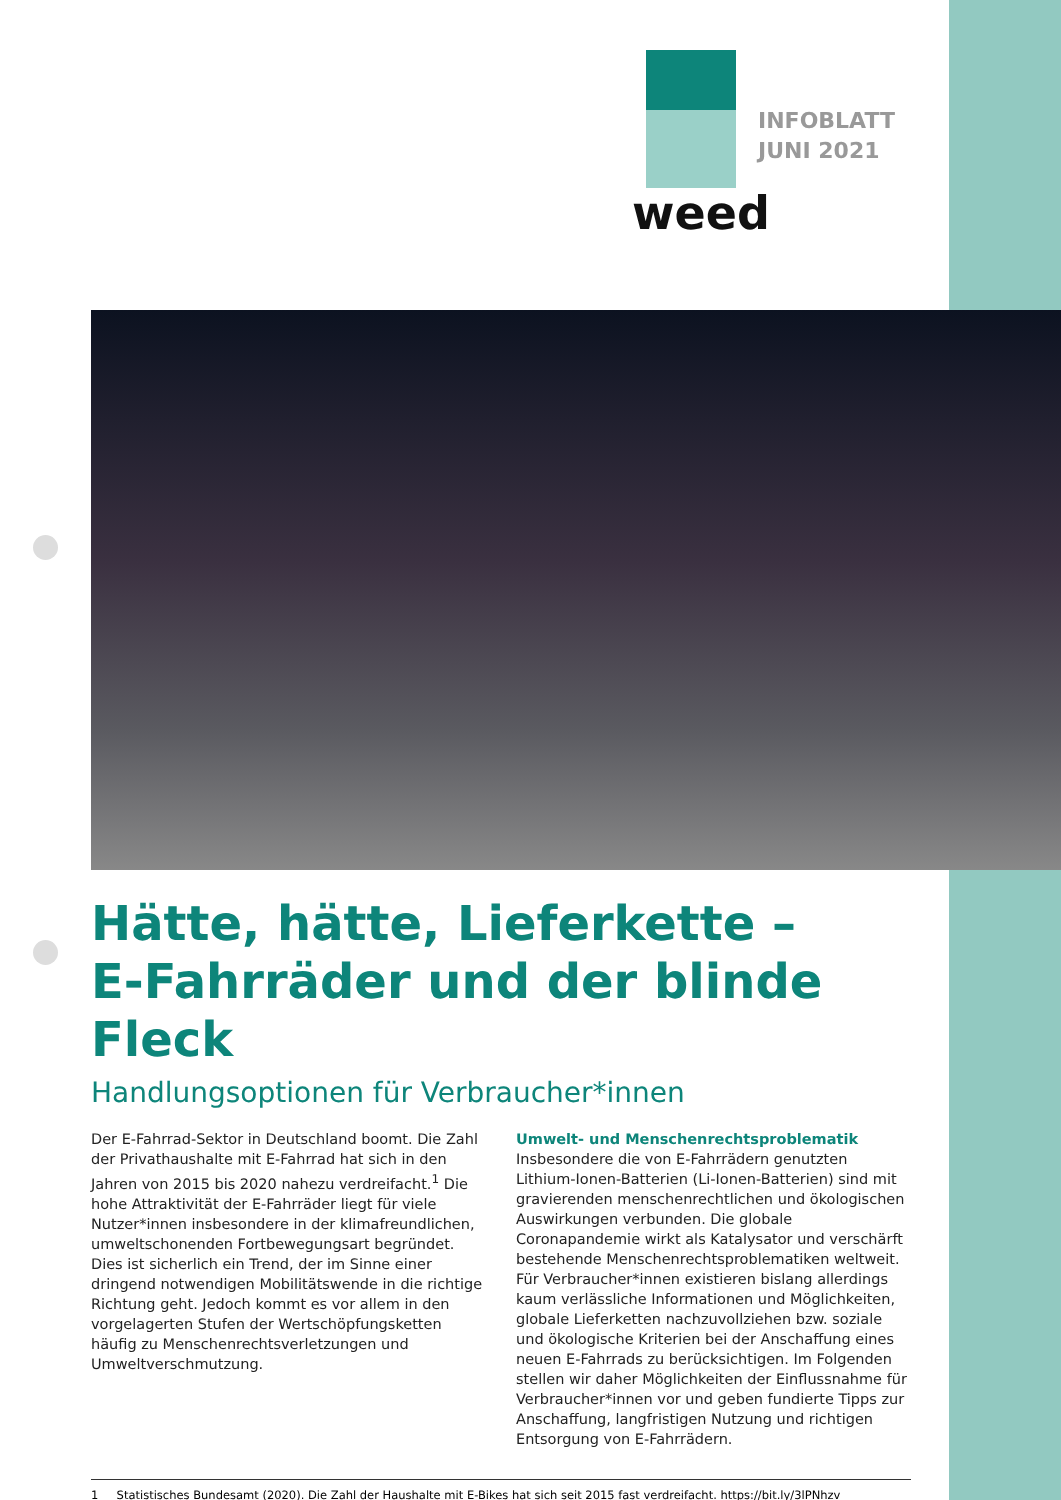INFOBLATT
JUNI 2021
weed
Hätte, hätte, Lieferkette –
E-Fahrräder und der blinde Fleck
Handlungsoptionen für Verbraucher*innen
Der E-Fahrrad-Sektor in Deutschland boomt. Die Zahl der Privathaushalte mit E-Fahrrad hat sich in den Jahren von 2015 bis 2020 nahezu verdreifacht.<sup>1</sup> Die hohe Attraktivität der E-Fahrräder liegt für viele Nutzer*innen insbesondere in der klimafreundlichen, umweltschonenden Fortbewegungsart begründet. Dies ist sicherlich ein Trend, der im Sinne einer dringend notwendigen Mobilitätswende in die richtige Richtung geht. Jedoch kommt es vor allem in den vorgelagerten Stufen der Wertschöpfungsketten häufig zu Menschenrechtsverletzungen und Umweltverschmutzung.
Umwelt- und Menschenrechtsproblematik
Insbesondere die von E-Fahrrädern genutzten Lithium-Ionen-Batterien (Li-Ionen-Batterien) sind mit gravierenden menschenrechtlichen und ökologischen Auswirkungen verbunden. Die globale Coronapandemie wirkt als Katalysator und verschärft bestehende Menschenrechtsproblematiken weltweit. Für Verbraucher*innen existieren bislang allerdings kaum verlässliche Informationen und Möglichkeiten, globale Lieferketten nachzuvollziehen bzw. soziale und ökologische Kriterien bei der Anschaffung eines neuen E-Fahrrads zu berücksichtigen. Im Folgenden stellen wir daher Möglichkeiten der Einflussnahme für Verbraucher*innen vor und geben fundierte Tipps zur Anschaffung, langfristigen Nutzung und richtigen Entsorgung von E-Fahrrädern.
1 Statistisches Bundesamt (2020). Die Zahl der Haushalte mit E-Bikes hat sich seit 2015 fast verdreifacht. https://bit.ly/3lPNhzv